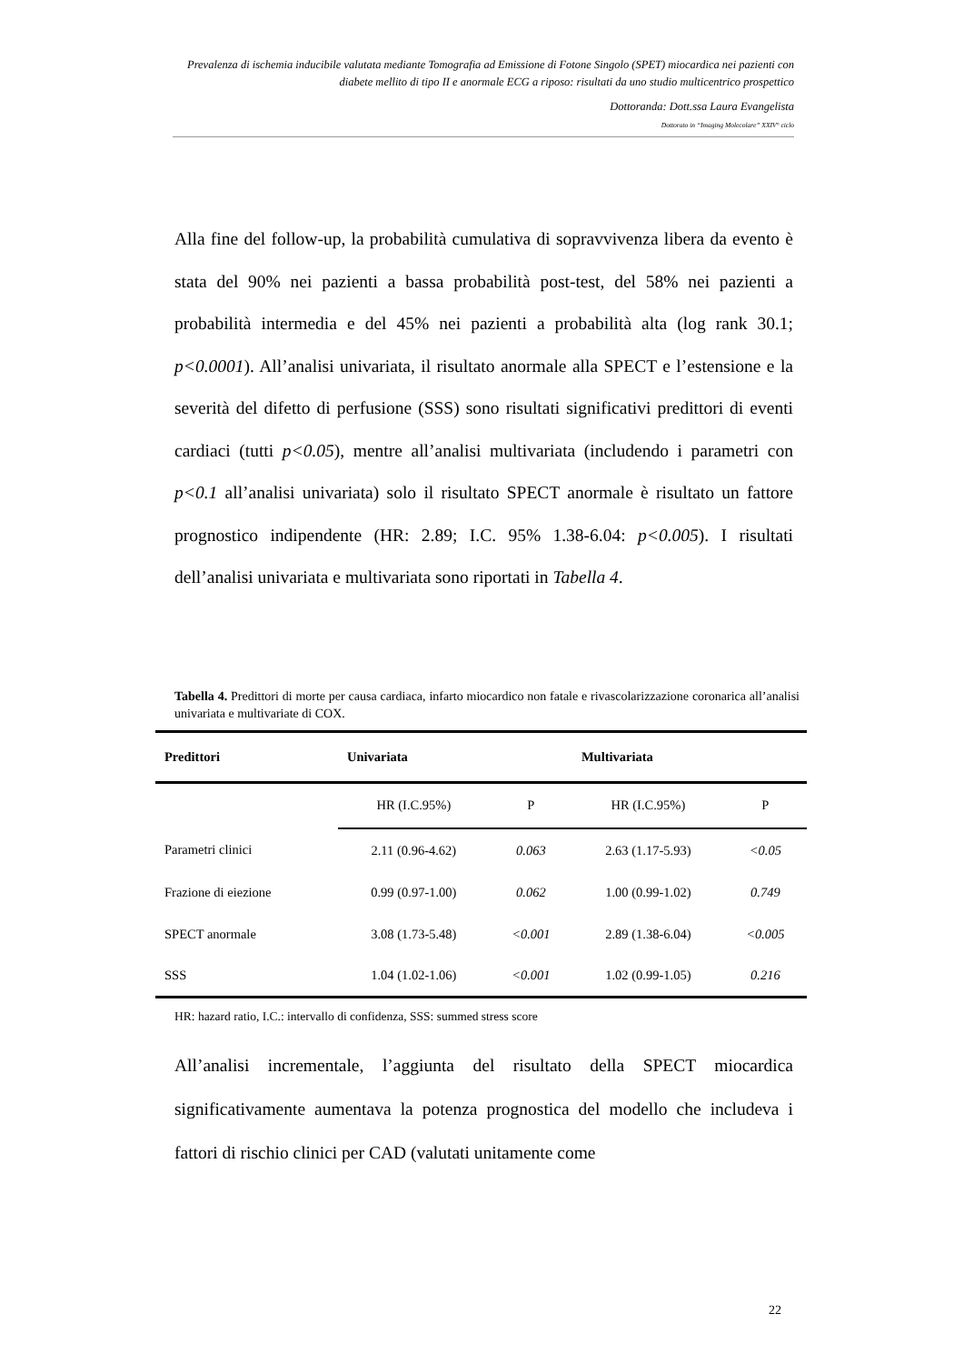Prevalenza di ischemia inducibile valutata mediante Tomografia ad Emissione di Fotone Singolo (SPET) miocardica nei pazienti con diabete mellito di tipo II e anormale ECG a riposo: risultati da uno studio multicentrico prospettico
Dottoranda: Dott.ssa Laura Evangelista
Dottorato in “Imaging Molecolare” XXIV° ciclo
Alla fine del follow-up, la probabilità cumulativa di sopravvivenza libera da evento è stata del 90% nei pazienti a bassa probabilità post-test, del 58% nei pazienti a probabilità intermedia e del 45% nei pazienti a probabilità alta (log rank 30.1; p<0.0001). All’analisi univariata, il risultato anormale alla SPECT e l’estensione e la severità del difetto di perfusione (SSS) sono risultati significativi predittori di eventi cardiaci (tutti p<0.05), mentre all’analisi multivariata (includendo i parametri con p<0.1 all’analisi univariata) solo il risultato SPECT anormale è risultato un fattore prognostico indipendente (HR: 2.89; I.C. 95% 1.38-6.04: p<0.005). I risultati dell’analisi univariata e multivariata sono riportati in Tabella 4.
Tabella 4. Predittori di morte per causa cardiaca, infarto miocardico non fatale e rivascolarizzazione coronarica all’analisi univariata e multivariate di COX.
| Predittori | Univariata | | Multivariata | |
| --- | --- | --- | --- | --- |
| | HR (I.C.95%) | P | HR (I.C.95%) | P |
| Parametri clinici | 2.11 (0.96-4.62) | 0.063 | 2.63 (1.17-5.93) | <0.05 |
| Frazione di eiezione | 0.99 (0.97-1.00) | 0.062 | 1.00 (0.99-1.02) | 0.749 |
| SPECT anormale | 3.08 (1.73-5.48) | <0.001 | 2.89 (1.38-6.04) | <0.005 |
| SSS | 1.04 (1.02-1.06) | <0.001 | 1.02 (0.99-1.05) | 0.216 |
HR: hazard ratio, I.C.: intervallo di confidenza, SSS: summed stress score
All’analisi incrementale, l’aggiunta del risultato della SPECT miocardica significativamente aumentava la potenza prognostica del modello che includeva i fattori di rischio clinici per CAD (valutati unitamente come
22